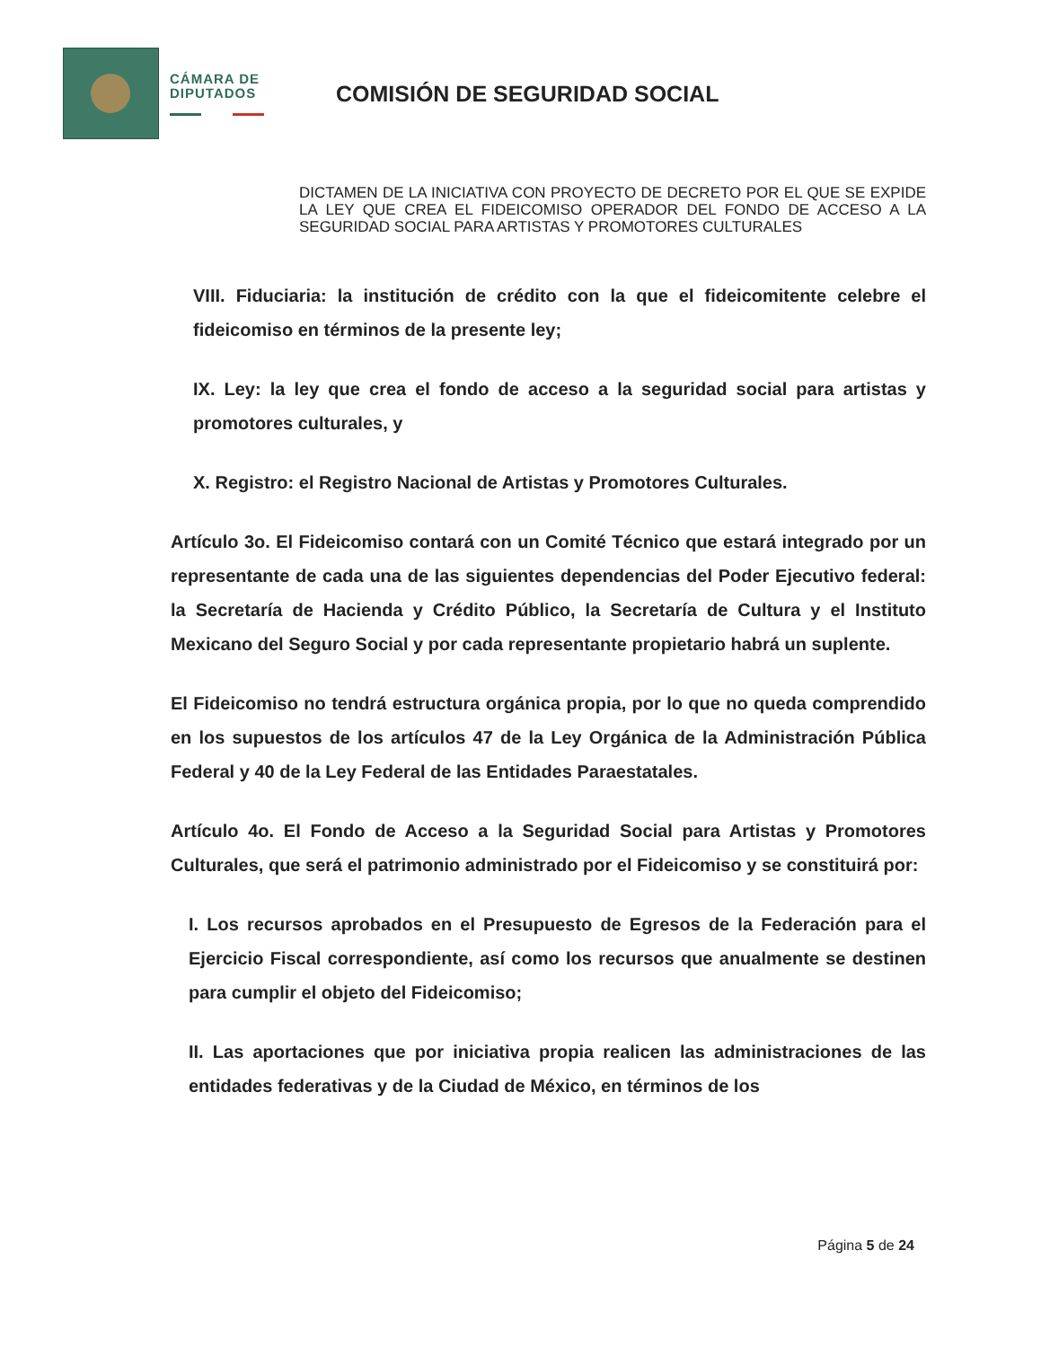CÁMARA DE
DIPUTADOS
COMISIÓN DE SEGURIDAD SOCIAL
DICTAMEN DE LA INICIATIVA CON PROYECTO DE DECRETO POR EL QUE SE EXPIDE LA LEY QUE CREA EL FIDEICOMISO OPERADOR DEL FONDO DE ACCESO A LA SEGURIDAD SOCIAL PARA ARTISTAS Y PROMOTORES CULTURALES
VIII. Fiduciaria: la institución de crédito con la que el fideicomitente celebre el fideicomiso en términos de la presente ley;
IX. Ley: la ley que crea el fondo de acceso a la seguridad social para artistas y promotores culturales, y
X. Registro: el Registro Nacional de Artistas y Promotores Culturales.
Artículo 3o. El Fideicomiso contará con un Comité Técnico que estará integrado por un representante de cada una de las siguientes dependencias del Poder Ejecutivo federal: la Secretaría de Hacienda y Crédito Público, la Secretaría de Cultura y el Instituto Mexicano del Seguro Social y por cada representante propietario habrá un suplente.
El Fideicomiso no tendrá estructura orgánica propia, por lo que no queda comprendido en los supuestos de los artículos 47 de la Ley Orgánica de la Administración Pública Federal y 40 de la Ley Federal de las Entidades Paraestatales.
Artículo 4o. El Fondo de Acceso a la Seguridad Social para Artistas y Promotores Culturales, que será el patrimonio administrado por el Fideicomiso y se constituirá por:
I. Los recursos aprobados en el Presupuesto de Egresos de la Federación para el Ejercicio Fiscal correspondiente, así como los recursos que anualmente se destinen para cumplir el objeto del Fideicomiso;
II. Las aportaciones que por iniciativa propia realicen las administraciones de las entidades federativas y de la Ciudad de México, en términos de los
Página 5 de 24